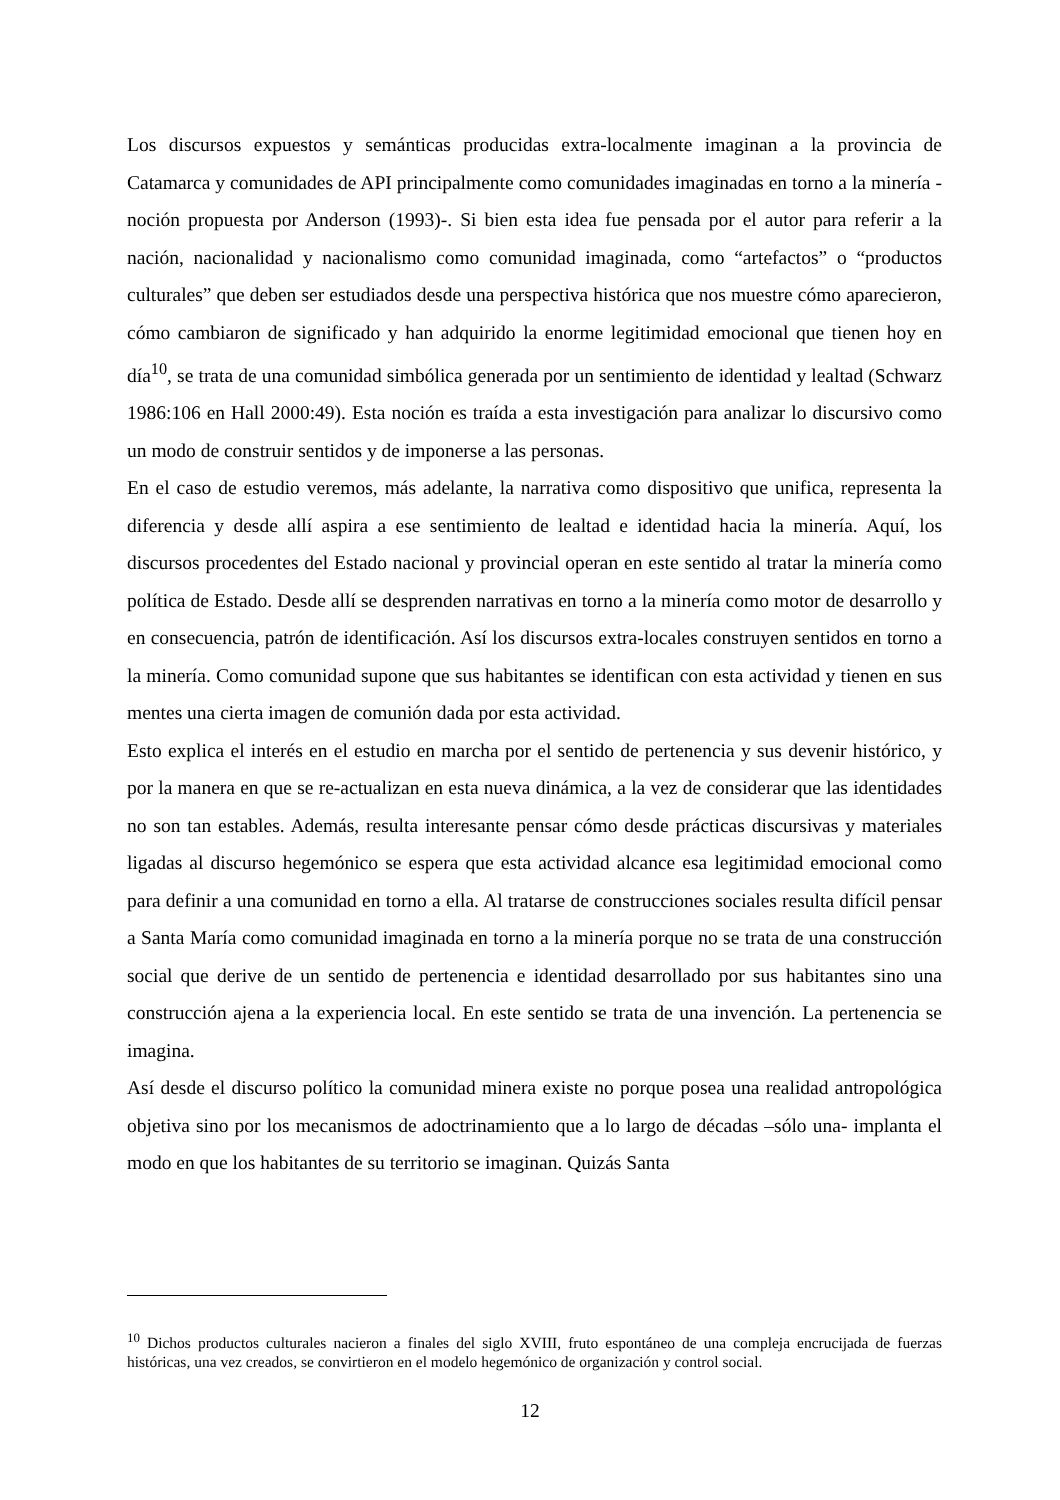Los discursos expuestos y semánticas producidas extra-localmente imaginan a la provincia de Catamarca y comunidades de API principalmente como comunidades imaginadas en torno a la minería - noción propuesta por Anderson (1993)-. Si bien esta idea fue pensada por el autor para referir a la nación, nacionalidad y nacionalismo como comunidad imaginada, como “artefactos” o “productos culturales” que deben ser estudiados desde una perspectiva histórica que nos muestre cómo aparecieron, cómo cambiaron de significado y han adquirido la enorme legitimidad emocional que tienen hoy en día<sup>10</sup>, se trata de una comunidad simbólica generada por un sentimiento de identidad y lealtad (Schwarz 1986:106 en Hall 2000:49). Esta noción es traída a esta investigación para analizar lo discursivo como un modo de construir sentidos y de imponerse a las personas.
En el caso de estudio veremos, más adelante, la narrativa como dispositivo que unifica, representa la diferencia y desde allí aspira a ese sentimiento de lealtad e identidad hacia la minería. Aquí, los discursos procedentes del Estado nacional y provincial operan en este sentido al tratar la minería como política de Estado. Desde allí se desprenden narrativas en torno a la minería como motor de desarrollo y en consecuencia, patrón de identificación. Así los discursos extra-locales construyen sentidos en torno a la minería. Como comunidad supone que sus habitantes se identifican con esta actividad y tienen en sus mentes una cierta imagen de comunión dada por esta actividad.
Esto explica el interés en el estudio en marcha por el sentido de pertenencia y sus devenir histórico, y por la manera en que se re-actualizan en esta nueva dinámica, a la vez de considerar que las identidades no son tan estables. Además, resulta interesante pensar cómo desde prácticas discursivas y materiales ligadas al discurso hegemónico se espera que esta actividad alcance esa legitimidad emocional como para definir a una comunidad en torno a ella. Al tratarse de construcciones sociales resulta difícil pensar a Santa María como comunidad imaginada en torno a la minería porque no se trata de una construcción social que derive de un sentido de pertenencia e identidad desarrollado por sus habitantes sino una construcción ajena a la experiencia local. En este sentido se trata de una invención. La pertenencia se imagina.
Así desde el discurso político la comunidad minera existe no porque posea una realidad antropológica objetiva sino por los mecanismos de adoctrinamiento que a lo largo de décadas –sólo una- implanta el modo en que los habitantes de su territorio se imaginan. Quizás Santa
<sup>10</sup> Dichos productos culturales nacieron a finales del siglo XVIII, fruto espontáneo de una compleja encrucijada de fuerzas históricas, una vez creados, se convirtieron en el modelo hegemónico de organización y control social.
12